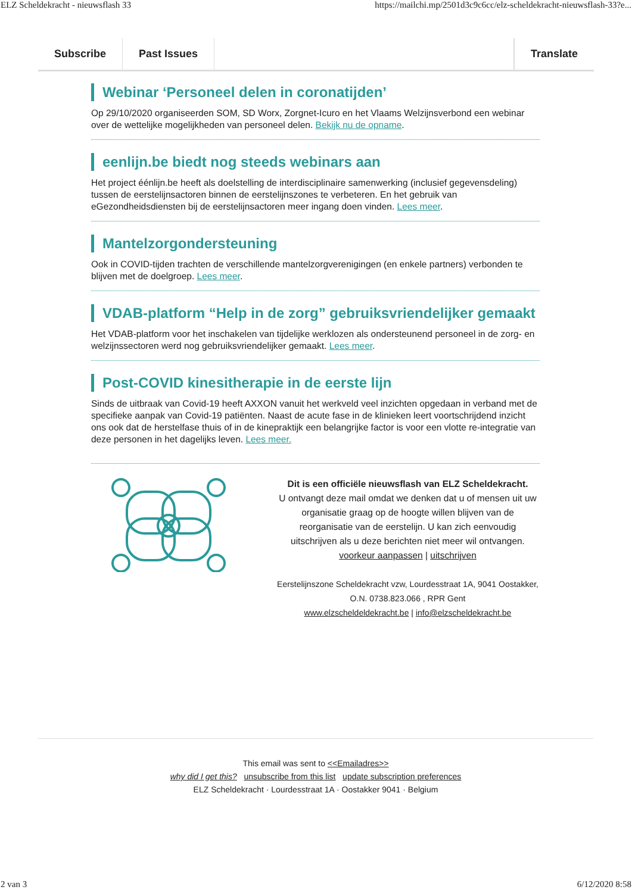ELZ Scheldekracht - nieuwsflash 33 https://mailchi.mp/2501d3c9c6cc/elz-scheldekracht-nieuwsflash-33?e...
Subscribe Past Issues Translate
Webinar ‘Personeel delen in coronatijden’
Op 29/10/2020 organiseerden SOM, SD Worx, Zorgnet-Icuro en het Vlaams Welzijnsverbond een webinar over de wettelijke mogelijkheden van personeel delen. Bekijk nu de opname.
eenlijn.be biedt nog steeds webinars aan
Het project éénlijn.be heeft als doelstelling de interdisciplinaire samenwerking (inclusief gegevensdeling) tussen de eerstelijnsactoren binnen de eerstelijnszones te verbeteren. En het gebruik van eGezondheidsdiensten bij de eerstelijnsactoren meer ingang doen vinden. Lees meer.
Mantelzorgondersteuning
Ook in COVID-tijden trachten de verschillende mantelzorgverenigingen (en enkele partners) verbonden te blijven met de doelgroep. Lees meer.
VDAB-platform “Help in de zorg” gebruiksvriendelijker gemaakt
Het VDAB-platform voor het inschakelen van tijdelijke werklozen als ondersteunend personeel in de zorg- en welzijnssectoren werd nog gebruiksvriendelijker gemaakt. Lees meer.
Post-COVID kinesitherapie in de eerste lijn
Sinds de uitbraak van Covid-19 heeft AXXON vanuit het werkveld veel inzichten opgedaan in verband met de specifieke aanpak van Covid-19 patiënten. Naast de acute fase in de klinieken leert voortschrijdend inzicht ons ook dat de herstelfase thuis of in de kinepraktijk een belangrijke factor is voor een vlotte re-integratie van deze personen in het dagelijks leven. Lees meer.
Dit is een officiële nieuwsflash van ELZ Scheldekracht.
U ontvangt deze mail omdat we denken dat u of mensen uit uw organisatie graag op de hoogte willen blijven van de reorganisatie van de eerstelijn. U kan zich eenvoudig uitschrijven als u deze berichten niet meer wil ontvangen.
voorkeur aanpassen | uitschrijven
Eerstelijnszone Scheldekracht vzw, Lourdesstraat 1A, 9041 Oostakker,
O.N. 0738.823.066 , RPR Gent
www.elzscheldeldekracht.be | info@elzscheldekracht.be
This email was sent to <<Emailadres>>
why did I get this? unsubscribe from this list update subscription preferences
ELZ Scheldekracht · Lourdesstraat 1A · Oostakker 9041 · Belgium
2 van 3 6/12/2020 8:58